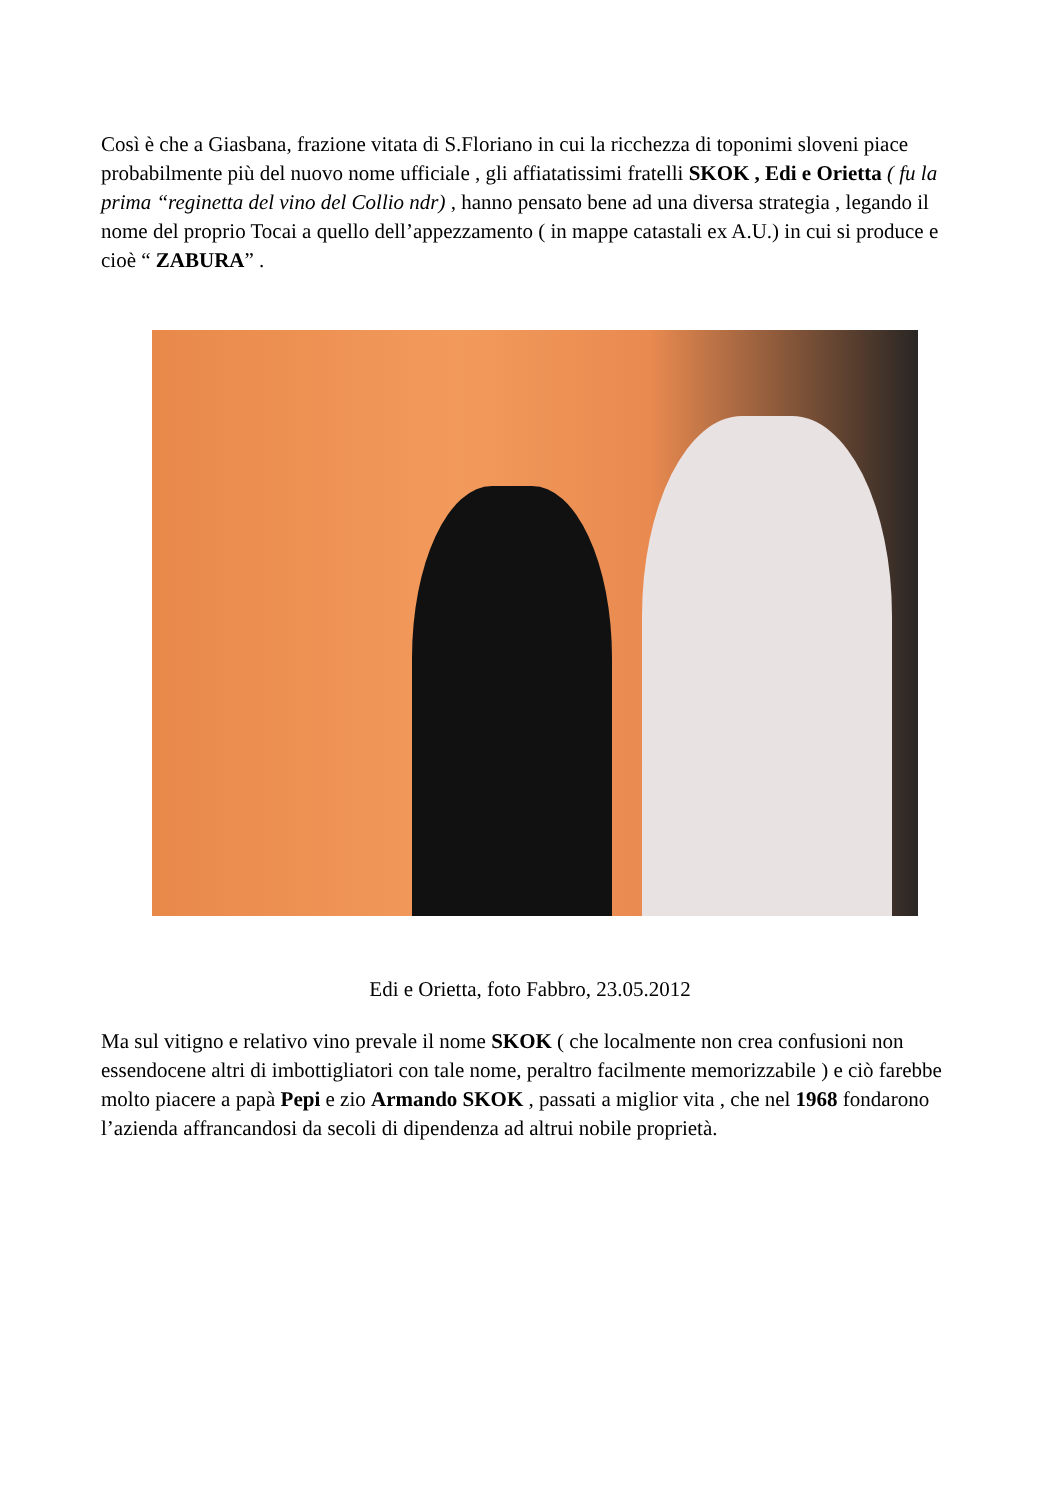Così è che a Giasbana, frazione vitata di S.Floriano in cui la ricchezza di toponimi sloveni piace probabilmente più del nuovo nome ufficiale , gli affiatatissimi fratelli SKOK , Edi e Orietta ( fu la prima “reginetta del vino del Collio ndr) , hanno pensato bene ad una diversa strategia , legando il nome del proprio Tocai a quello dell’appezzamento ( in mappe catastali ex A.U.) in cui si produce e cioè “ ZABURA” .
Edi e Orietta, foto Fabbro, 23.05.2012
Ma sul vitigno e relativo vino prevale il nome SKOK ( che localmente non crea confusioni non essendocene altri di imbottigliatori con tale nome, peraltro facilmente memorizzabile ) e ciò farebbe molto piacere a papà Pepi e zio Armando SKOK , passati a miglior vita , che nel 1968 fondarono l’azienda affrancandosi da secoli di dipendenza ad altrui nobile proprietà.